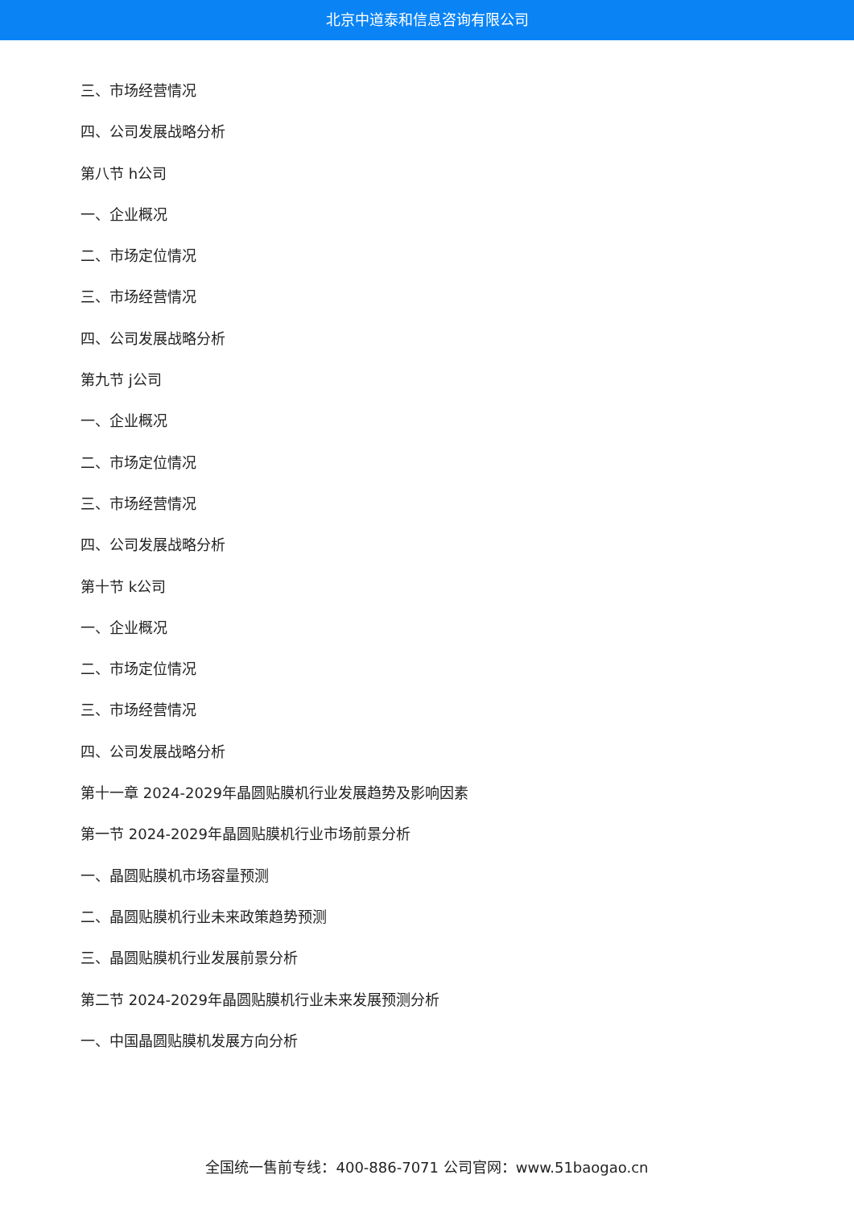北京中道泰和信息咨询有限公司
三、市场经营情况
四、公司发展战略分析
第八节 h公司
一、企业概况
二、市场定位情况
三、市场经营情况
四、公司发展战略分析
第九节 j公司
一、企业概况
二、市场定位情况
三、市场经营情况
四、公司发展战略分析
第十节 k公司
一、企业概况
二、市场定位情况
三、市场经营情况
四、公司发展战略分析
第十一章 2024-2029年晶圆贴膜机行业发展趋势及影响因素
第一节 2024-2029年晶圆贴膜机行业市场前景分析
一、晶圆贴膜机市场容量预测
二、晶圆贴膜机行业未来政策趋势预测
三、晶圆贴膜机行业发展前景分析
第二节 2024-2029年晶圆贴膜机行业未来发展预测分析
一、中国晶圆贴膜机发展方向分析
全国统一售前专线：400-886-7071 公司官网：www.51baogao.cn